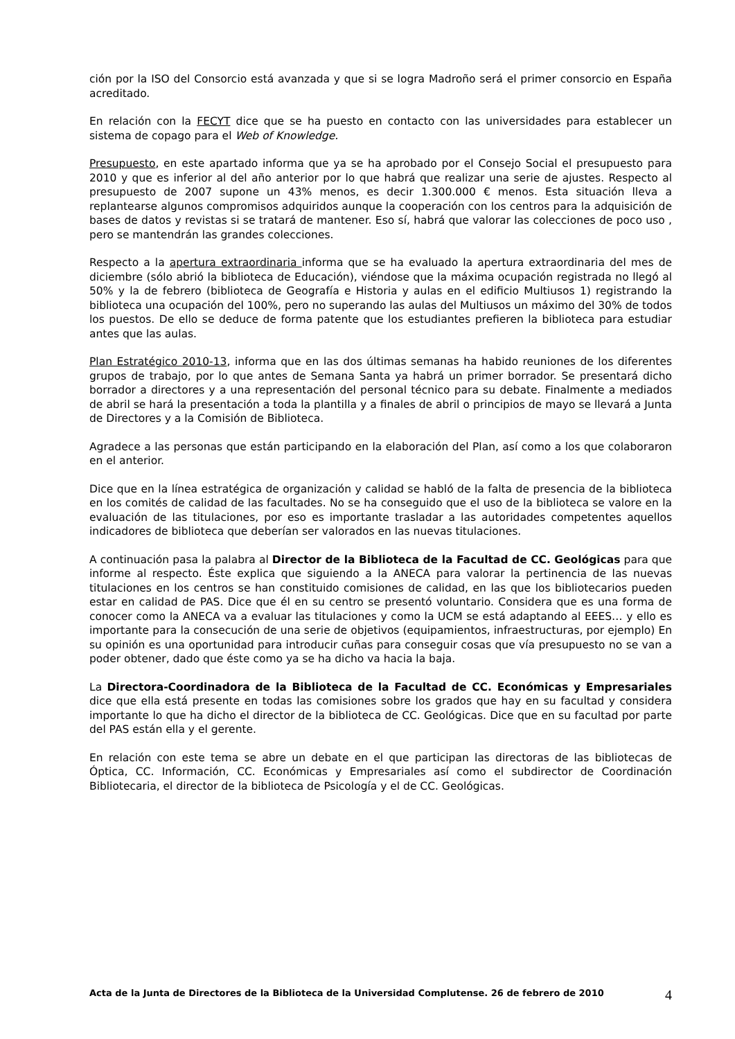ción por la ISO del Consorcio está avanzada y que si se logra Madroño será el primer consorcio en España acreditado.
En relación con la FECYT dice que se ha puesto en contacto con las universidades para establecer un sistema de copago para el Web of Knowledge.
Presupuesto, en este apartado informa que ya se ha aprobado por el Consejo Social el presupuesto para 2010 y que es inferior al del año anterior por lo que habrá que realizar una serie de ajustes. Respecto al presupuesto de 2007 supone un 43% menos, es decir 1.300.000 € menos. Esta situación lleva a replantearse algunos compromisos adquiridos aunque la cooperación con los centros para la adquisición de bases de datos y revistas si se tratará de mantener. Eso sí, habrá que valorar las colecciones de poco uso , pero se mantendrán las grandes colecciones.
Respecto a la apertura extraordinaria informa que se ha evaluado la apertura extraordinaria del mes de diciembre (sólo abrió la biblioteca de Educación), viéndose que la máxima ocupación registrada no llegó al 50% y la de febrero (biblioteca de Geografía e Historia y aulas en el edificio Multiusos 1) registrando la biblioteca una ocupación del 100%, pero no superando las aulas del Multiusos un máximo del 30% de todos los puestos. De ello se deduce de forma patente que los estudiantes prefieren la biblioteca para estudiar antes que las aulas.
Plan Estratégico 2010-13, informa que en las dos últimas semanas ha habido reuniones de los diferentes grupos de trabajo, por lo que antes de Semana Santa ya habrá un primer borrador. Se presentará dicho borrador a directores y a una representación del personal técnico para su debate. Finalmente a mediados de abril se hará la presentación a toda la plantilla y a finales de abril o principios de mayo se llevará a Junta de Directores y a la Comisión de Biblioteca.
Agradece a las personas que están participando en la elaboración del Plan, así como a los que colaboraron en el anterior.
Dice que en la línea estratégica de organización y calidad se habló de la falta de presencia de la biblioteca en los comités de calidad de las facultades. No se ha conseguido que el uso de la biblioteca se valore en la evaluación de las titulaciones, por eso es importante trasladar a las autoridades competentes aquellos indicadores de biblioteca que deberían ser valorados en las nuevas titulaciones.
A continuación pasa la palabra al Director de la Biblioteca de la Facultad de CC. Geológicas para que informe al respecto. Éste explica que siguiendo a la ANECA para valorar la pertinencia de las nuevas titulaciones en los centros se han constituido comisiones de calidad, en las que los bibliotecarios pueden estar en calidad de PAS. Dice que él en su centro se presentó voluntario. Considera que es una forma de conocer como la ANECA va a evaluar las titulaciones y como la UCM se está adaptando al EEES… y ello es importante para la consecución de una serie de objetivos (equipamientos, infraestructuras, por ejemplo) En su opinión es una oportunidad para introducir cuñas para conseguir cosas que vía presupuesto no se van a poder obtener, dado que éste como ya se ha dicho va hacia la baja.
La Directora-Coordinadora de la Biblioteca de la Facultad de CC. Económicas y Empresariales dice que ella está presente en todas las comisiones sobre los grados que hay en su facultad y considera importante lo que ha dicho el director de la biblioteca de CC. Geológicas. Dice que en su facultad por parte del PAS están ella y el gerente.
En relación con este tema se abre un debate en el que participan las directoras de las bibliotecas de Óptica, CC. Información, CC. Económicas y Empresariales así como el subdirector de Coordinación Bibliotecaria, el director de la biblioteca de Psicología y el de CC. Geológicas.
Acta de la Junta de Directores de la Biblioteca de la Universidad Complutense. 26 de febrero de 2010
4